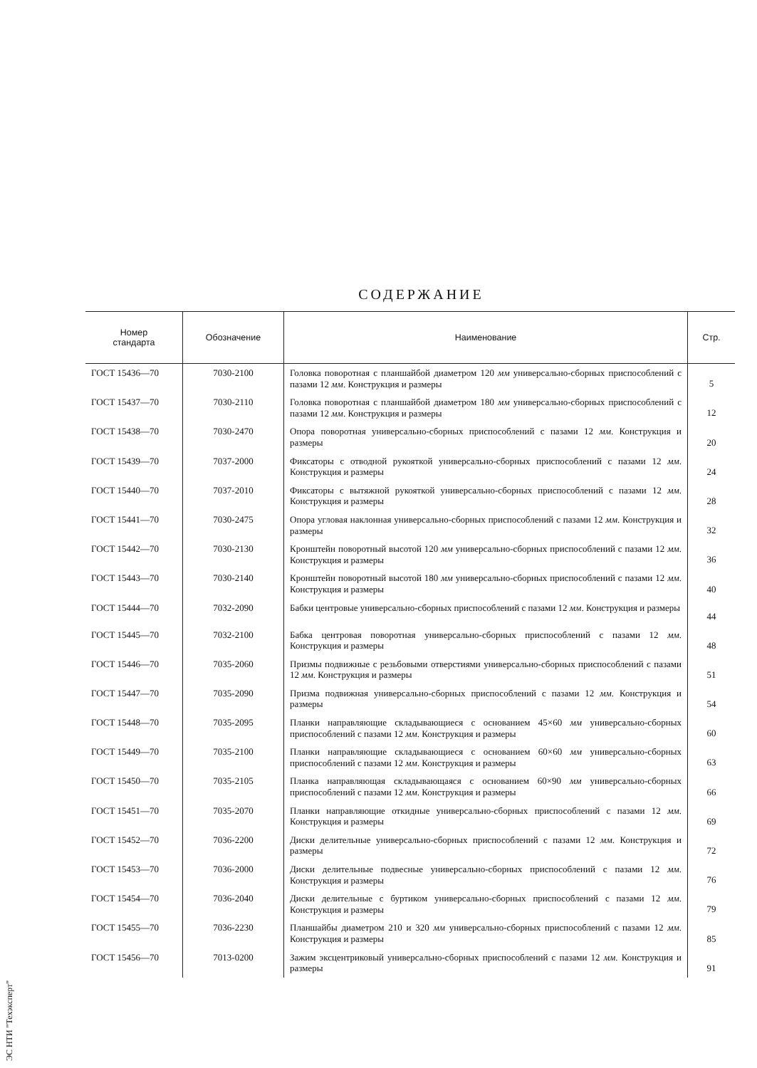СОДЕРЖАНИЕ
| Номер стандарта | Обозначение | Наименование | Стр. |
| --- | --- | --- | --- |
| ГОСТ 15436—70 | 7030-2100 | Головка поворотная с планшайбой диаметром 120 мм универсально-сборных приспособлений с пазами 12 мм . Конструкция и размеры | 5 |
| ГОСТ 15437—70 | 7030-2110 | Головка поворотная с планшайбой диаметром 180 мм универсально-сборных приспособлений с пазами 12 мм . Конструкция и размеры | 12 |
| ГОСТ 15438—70 | 7030-2470 | Опора поворотная универсально-сборных приспособлений с пазами 12 мм . Конструкция и размеры | 20 |
| ГОСТ 15439—70 | 7037-2000 | Фиксаторы с отводной рукояткой универсально-сборных приспособлений с пазами 12 мм . Конструкция и размеры | 24 |
| ГОСТ 15440—70 | 7037-2010 | Фиксаторы с вытяжной рукояткой универсально-сборных приспособлений с пазами 12 мм . Конструкция и размеры | 28 |
| ГОСТ 15441—70 | 7030-2475 | Опора угловая наклонная универсально-сборных приспособлений с пазами 12 мм . Конструкция и размеры | 32 |
| ГОСТ 15442—70 | 7030-2130 | Кронштейн поворотный высотой 120 мм универсально-сборных приспособлений с пазами 12 мм . Конструкция и размеры | 36 |
| ГОСТ 15443—70 | 7030-2140 | Кронштейн поворотный высотой 180 мм универсально-сборных приспособлений с пазами 12 мм . Конструкция и размеры | 40 |
| ГОСТ 15444—70 | 7032-2090 | Бабки центровые универсально-сборных приспособлений с пазами 12 мм . Конструкция и размеры | 44 |
| ГОСТ 15445—70 | 7032-2100 | Бабка центровая поворотная универсально-сборных приспособлений с пазами 12 мм . Конструкция и размеры | 48 |
| ГОСТ 15446—70 | 7035-2060 | Призмы подвижные с резьбовыми отверстиями универсально-сборных приспособлений с пазами 12 мм . Конструкция и размеры | 51 |
| ГОСТ 15447—70 | 7035-2090 | Призма подвижная универсально-сборных приспособлений с пазами 12 мм . Конструкция и размеры | 54 |
| ГОСТ 15448—70 | 7035-2095 | Планки направляющие складывающиеся с основанием 45×60 мм универсально-сборных приспособлений с пазами 12 мм . Конструкция и размеры | 60 |
| ГОСТ 15449—70 | 7035-2100 | Планки направляющие складывающиеся с основанием 60×60 мм универсально-сборных приспособлений с пазами 12 мм . Конструкция и размеры | 63 |
| ГОСТ 15450—70 | 7035-2105 | Планка направляющая складывающаяся с основанием 60×90 мм универсально-сборных приспособлений с пазами 12 мм . Конструкция и размеры | 66 |
| ГОСТ 15451—70 | 7035-2070 | Планки направляющие откидные универсально-сборных приспособлений с пазами 12 мм . Конструкция и размеры | 69 |
| ГОСТ 15452—70 | 7036-2200 | Диски делительные универсально-сборных приспособлений с пазами 12 мм . Конструкция и размеры | 72 |
| ГОСТ 15453—70 | 7036-2000 | Диски делительные подвесные универсально-сборных приспособлений с пазами 12 мм . Конструкция и размеры | 76 |
| ГОСТ 15454—70 | 7036-2040 | Диски делительные с буртиком универсально-сборных приспособлений с пазами 12 мм . Конструкция и размеры | 79 |
| ГОСТ 15455—70 | 7036-2230 | Планшайбы диаметром 210 и 320 мм универсально-сборных приспособлений с пазами 12 мм . Конструкция и размеры | 85 |
| ГОСТ 15456—70 | 7013-0200 | Зажим эксцентриковый универсально-сборных приспособлений с пазами 12 мм . Конструкция и размеры | 91 |
ЭС НТИ "Техэксперт"